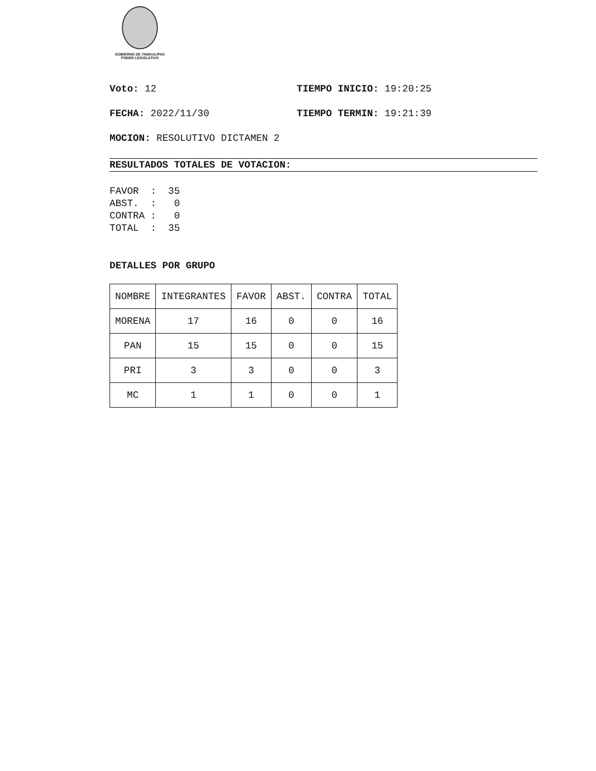GOBIERNO DE TAMAULIPAS
PODER LEGISLATIVO
Voto: 12 TIEMPO INICIO: 19:20:25
FECHA: 2022/11/30 TIEMPO TERMIN: 19:21:39
MOCION: RESOLUTIVO DICTAMEN 2
RESULTADOS TOTALES DE VOTACION:
FAVOR  :  35
ABST.  :   0
CONTRA :   0
TOTAL  :  35
DETALLES POR GRUPO
| NOMBRE | INTEGRANTES | FAVOR | ABST. | CONTRA | TOTAL |
| MORENA | 17 | 16 | 0 | 0 | 16 |
| PAN | 15 | 15 | 0 | 0 | 15 |
| PRI | 3 | 3 | 0 | 0 | 3 |
| MC | 1 | 1 | 0 | 0 | 1 |